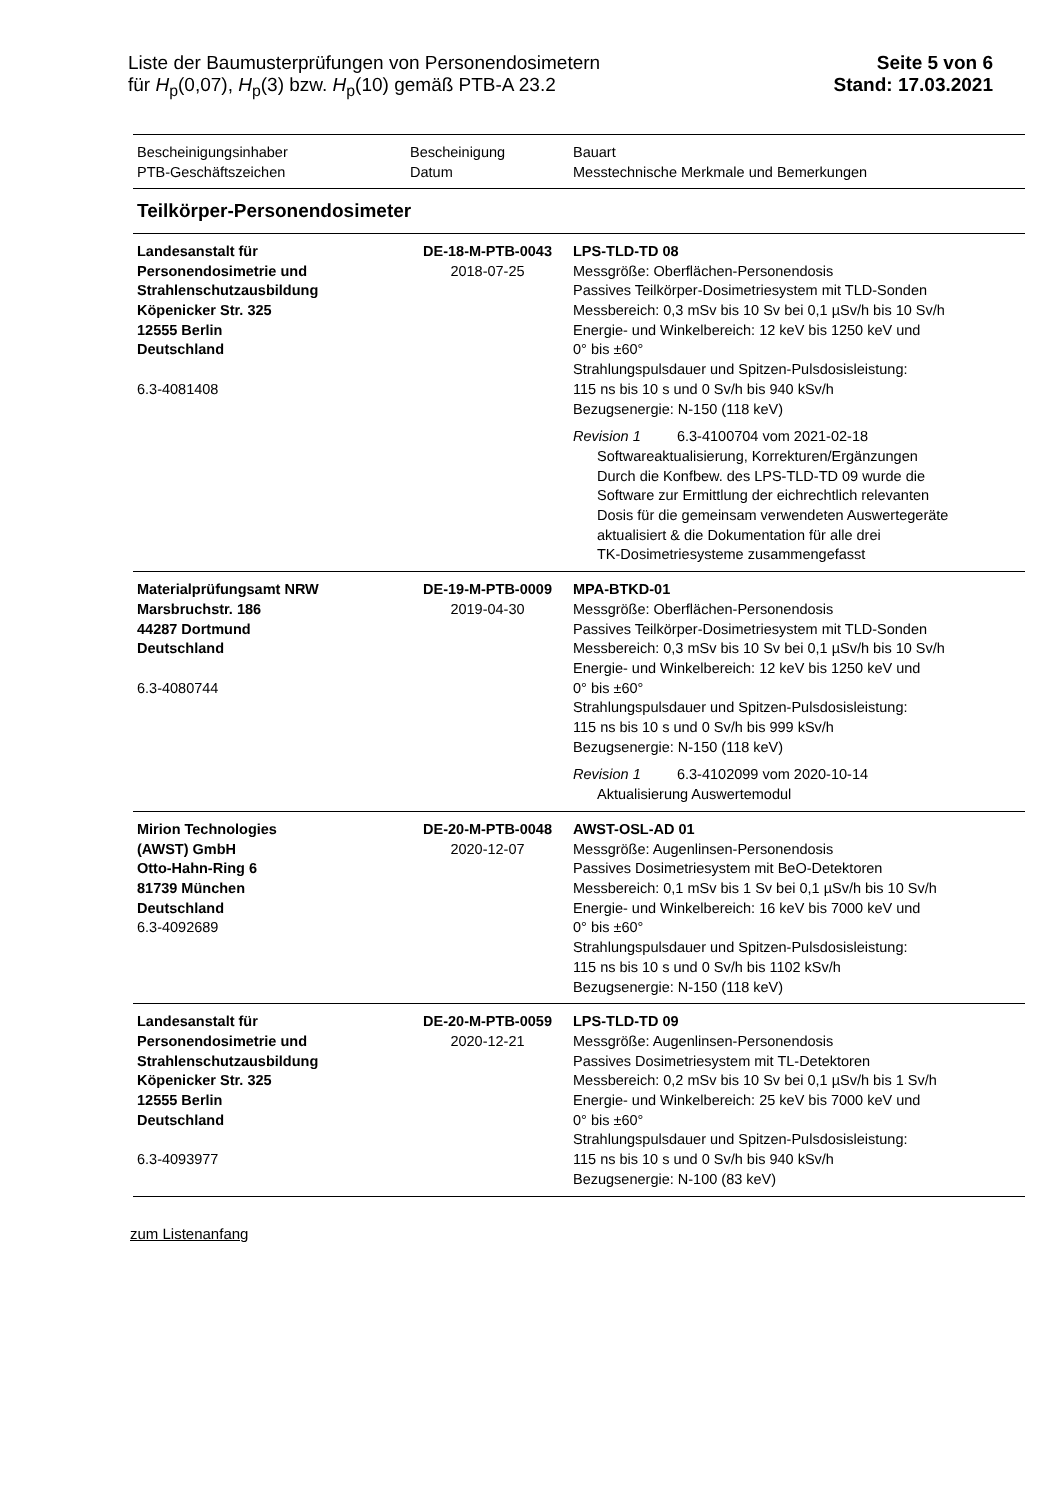Liste der Baumusterprüfungen von Personendosimetern
für H<sub>p</sub>(0,07), H<sub>p</sub>(3) bzw. H<sub>p</sub>(10) gemäß PTB-A 23.2
Seite 5 von 6
Stand: 17.03.2021
| Bescheinigungsinhaber PTB-Geschäftszeichen | Bescheinigung Datum | Bauart Messtechnische Merkmale und Bemerkungen |
| Teilkörper-Personendosimeter | | |
| Landesanstalt für Personendosimetrie und Strahlenschutzausbildung Köpenicker Str. 325 12555 Berlin Deutschland 6.3-4081408 | DE-18-M-PTB-0043 2018-07-25 | LPS-TLD-TD 08 Messgröße: Oberflächen-Personendosis Passives Teilkörper-Dosimetriesystem mit TLD-Sonden Messbereich: 0,3 mSv bis 10 Sv bei 0,1 µSv/h bis 10 Sv/h Energie- und Winkelbereich: 12 keV bis 1250 keV und 0° bis ±60° Strahlungspulsdauer und Spitzen-Pulsdosisleistung: 115 ns bis 10 s und 0 Sv/h bis 940 kSv/h Bezugsenergie: N-150 (118 keV) Revision 1 6.3-4100704 vom 2021-02-18 Softwareaktualisierung, Korrekturen/Ergänzungen Durch die Konfbew. des LPS-TLD-TD 09 wurde die Software zur Ermittlung der eichrechtlich relevanten Dosis für die gemeinsam verwendeten Auswertegeräte aktualisiert & die Dokumentation für alle drei TK-Dosimetriesysteme zusammengefasst |
| Materialprüfungsamt NRW Marsbruchstr. 186 44287 Dortmund Deutschland 6.3-4080744 | DE-19-M-PTB-0009 2019-04-30 | MPA-BTKD-01 Messgröße: Oberflächen-Personendosis Passives Teilkörper-Dosimetriesystem mit TLD-Sonden Messbereich: 0,3 mSv bis 10 Sv bei 0,1 µSv/h bis 10 Sv/h Energie- und Winkelbereich: 12 keV bis 1250 keV und 0° bis ±60° Strahlungspulsdauer und Spitzen-Pulsdosisleistung: 115 ns bis 10 s und 0 Sv/h bis 999 kSv/h Bezugsenergie: N-150 (118 keV) Revision 1 6.3-4102099 vom 2020-10-14 Aktualisierung Auswertemodul |
| Mirion Technologies (AWST) GmbH Otto-Hahn-Ring 6 81739 München Deutschland 6.3-4092689 | DE-20-M-PTB-0048 2020-12-07 | AWST-OSL-AD 01 Messgröße: Augenlinsen-Personendosis Passives Dosimetriesystem mit BeO-Detektoren Messbereich: 0,1 mSv bis 1 Sv bei 0,1 µSv/h bis 10 Sv/h Energie- und Winkelbereich: 16 keV bis 7000 keV und 0° bis ±60° Strahlungspulsdauer und Spitzen-Pulsdosisleistung: 115 ns bis 10 s und 0 Sv/h bis 1102 kSv/h Bezugsenergie: N-150 (118 keV) |
| Landesanstalt für Personendosimetrie und Strahlenschutzausbildung Köpenicker Str. 325 12555 Berlin Deutschland 6.3-4093977 | DE-20-M-PTB-0059 2020-12-21 | LPS-TLD-TD 09 Messgröße: Augenlinsen-Personendosis Passives Dosimetriesystem mit TL-Detektoren Messbereich: 0,2 mSv bis 10 Sv bei 0,1 µSv/h bis 1 Sv/h Energie- und Winkelbereich: 25 keV bis 7000 keV und 0° bis ±60° Strahlungspulsdauer und Spitzen-Pulsdosisleistung: 115 ns bis 10 s und 0 Sv/h bis 940 kSv/h Bezugsenergie: N-100 (83 keV) |
zum Listenanfang